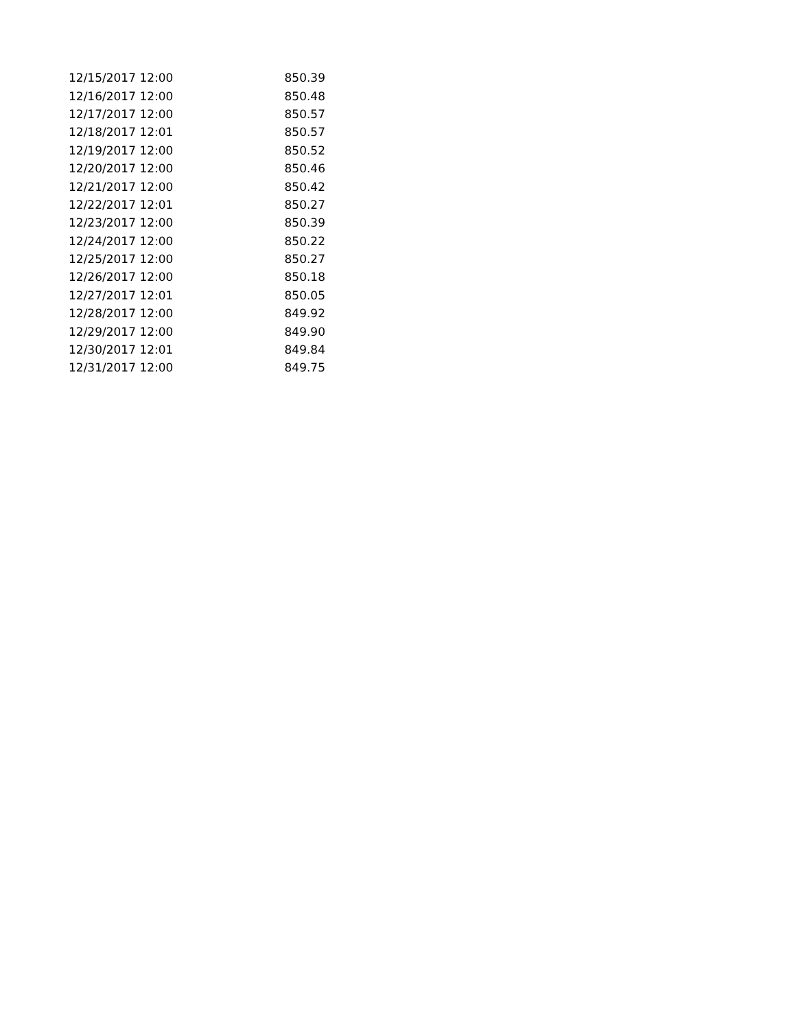| 12/15/2017 12:00 | 850.39 |
| 12/16/2017 12:00 | 850.48 |
| 12/17/2017 12:00 | 850.57 |
| 12/18/2017 12:01 | 850.57 |
| 12/19/2017 12:00 | 850.52 |
| 12/20/2017 12:00 | 850.46 |
| 12/21/2017 12:00 | 850.42 |
| 12/22/2017 12:01 | 850.27 |
| 12/23/2017 12:00 | 850.39 |
| 12/24/2017 12:00 | 850.22 |
| 12/25/2017 12:00 | 850.27 |
| 12/26/2017 12:00 | 850.18 |
| 12/27/2017 12:01 | 850.05 |
| 12/28/2017 12:00 | 849.92 |
| 12/29/2017 12:00 | 849.90 |
| 12/30/2017 12:01 | 849.84 |
| 12/31/2017 12:00 | 849.75 |